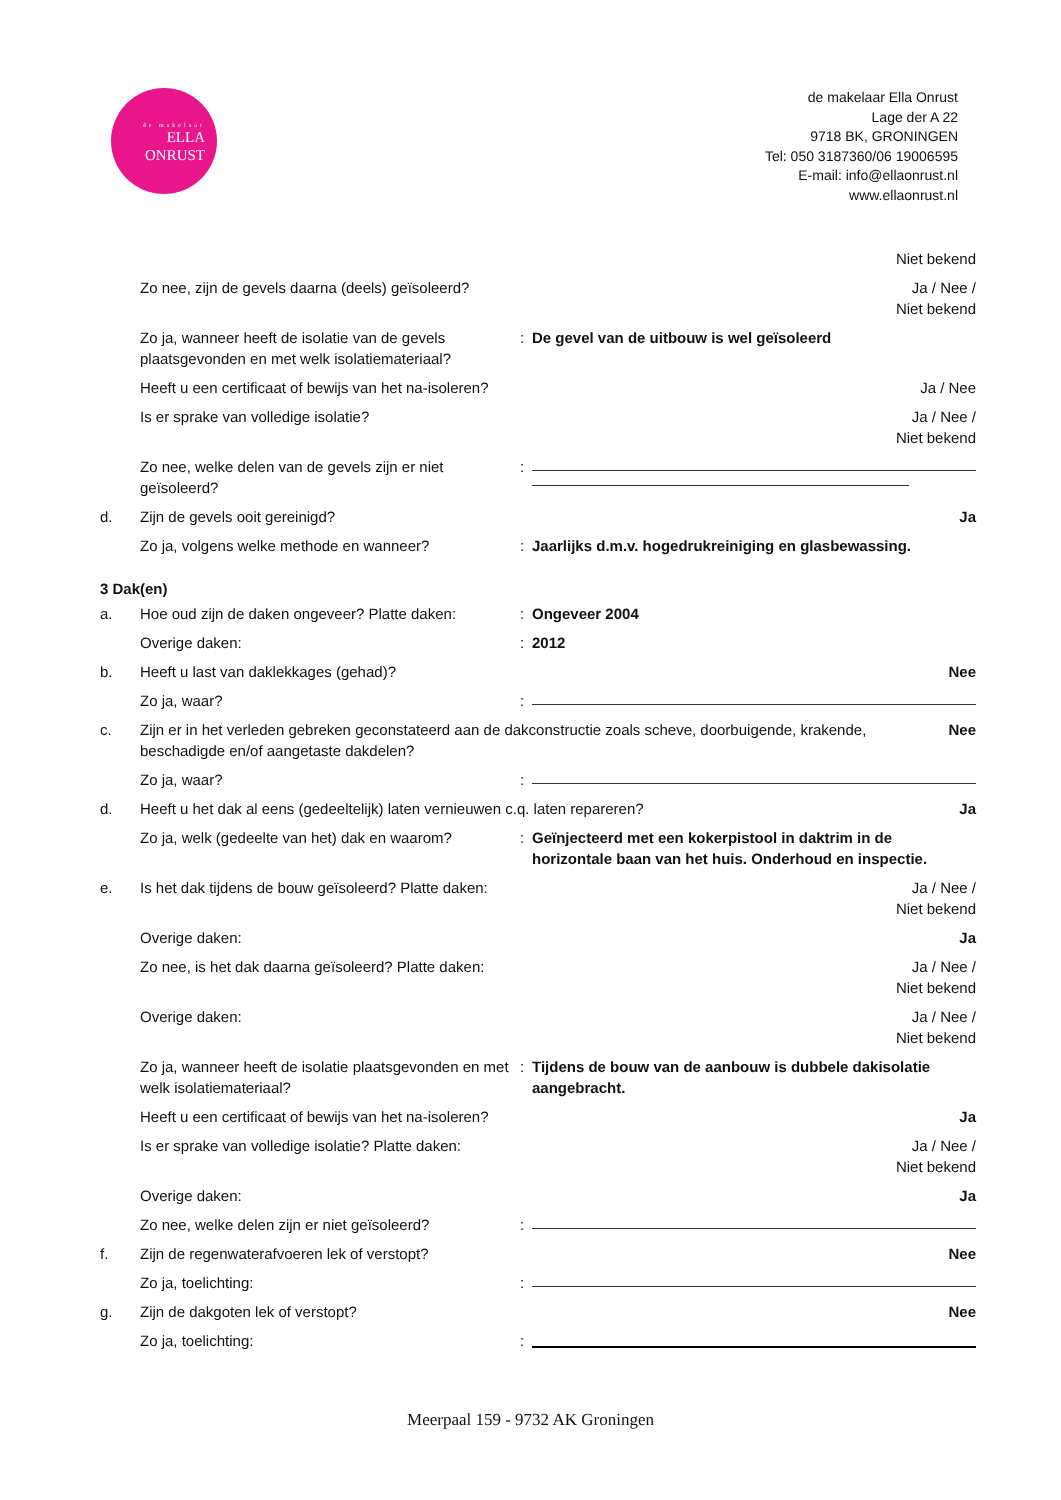de makelaar
ELLA
ONRUST
de makelaar Ella Onrust
Lage der A 22
9718 BK, GRONINGEN
Tel: 050 3187360/06 19006595
E-mail: info@ellaonrust.nl
www.ellaonrust.nl
Niet bekend
Zo nee, zijn de gevels daarna (deels) geïsoleerd?
Ja / Nee /
Niet bekend
Zo ja, wanneer heeft de isolatie van de gevels plaatsgevonden en met welk isolatiemateriaal?
: De gevel van de uitbouw is wel geïsoleerd
Heeft u een certificaat of bewijs van het na-isoleren? Ja / Nee
Is er sprake van volledige isolatie? Ja / Nee /
Niet bekend
Zo nee, welke delen van de gevels zijn er niet geïsoleerd?
:
d. Zijn de gevels ooit gereinigd? Ja
Zo ja, volgens welke methode en wanneer? : Jaarlijks d.m.v. hogedrukreiniging en glasbewassing.
3 Dak(en)
a. Hoe oud zijn de daken ongeveer? Platte daken:
: Ongeveer 2004
Overige daken: : 2012
b. Heeft u last van daklekkages (gehad)? Nee
Zo ja, waar? :
c. Zijn er in het verleden gebreken geconstateerd aan de dakconstructie zoals scheve, doorbuigende, krakende, beschadigde en/of aangetaste dakdelen?
Nee
Zo ja, waar? :
d. Heeft u het dak al eens (gedeeltelijk) laten vernieuwen c.q. laten repareren? Ja
Zo ja, welk (gedeelte van het) dak en waarom?
: Geïnjecteerd met een kokerpistool in daktrim in de horizontale baan van het huis. Onderhoud en inspectie.
e. Is het dak tijdens de bouw geïsoleerd? Platte daken:
Ja / Nee /
Niet bekend
Overige daken: Ja
Zo nee, is het dak daarna geïsoleerd? Platte daken:
Ja / Nee /
Niet bekend
Overige daken: Ja / Nee /
Niet bekend
Zo ja, wanneer heeft de isolatie plaatsgevonden en met welk isolatiemateriaal?
: Tijdens de bouw van de aanbouw is dubbele dakisolatie aangebracht.
Heeft u een certificaat of bewijs van het na-isoleren? Ja
Is er sprake van volledige isolatie? Platte daken:
Ja / Nee /
Niet bekend
Overige daken: Ja
Zo nee, welke delen zijn er niet geïsoleerd?
:
f. Zijn de regenwaterafvoeren lek of verstopt?
Nee
Zo ja, toelichting: :
g. Zijn de dakgoten lek of verstopt? Nee
Zo ja, toelichting: :
Meerpaal 159 - 9732 AK Groningen